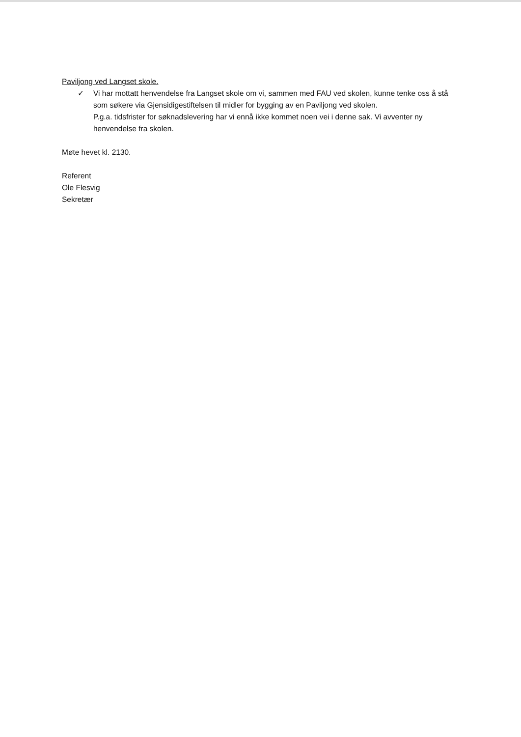Paviljong ved Langset skole.
✓ Vi har mottatt henvendelse fra Langset skole om vi, sammen med FAU ved skolen, kunne tenke oss å stå som søkere via Gjensidigestiftelsen til midler for bygging av en Paviljong ved skolen.
P.g.a. tidsfrister for søknadslevering har vi ennå ikke kommet noen vei i denne sak. Vi avventer ny henvendelse fra skolen.
Møte hevet kl. 2130.
Referent
Ole Flesvig
Sekretær